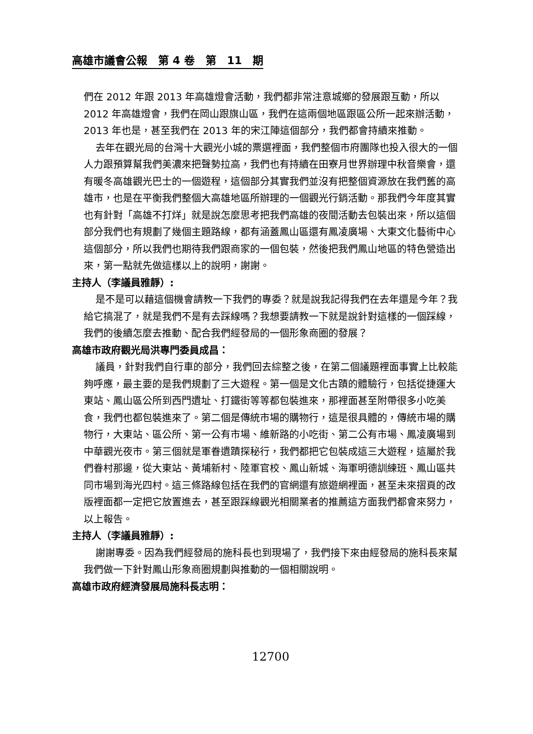高雄市議會公報　第 4 卷　第　11　期
們在 2012 年跟 2013 年高雄燈會活動，我們都非常注意城鄉的發展跟互動，所以 2012 年高雄燈會，我們在岡山跟旗山區，我們在這兩個地區跟區公所一起來辦活動，2013 年也是，甚至我們在 2013 年的宋江陣這個部分，我們都會持續來推動。
去年在觀光局的台灣十大觀光小城的票選裡面，我們整個市府團隊也投入很大的一個人力跟預算幫我們美濃來把聲勢拉高，我們也有持續在田寮月世界辦理中秋音樂會，還有暖冬高雄觀光巴士的一個遊程，這個部分其實我們並沒有把整個資源放在我們舊的高雄市，也是在平衡我們整個大高雄地區所辦理的一個觀光行銷活動。那我們今年度其實也有針對「高雄不打烊」就是說怎麼思考把我們高雄的夜間活動去包裝出來，所以這個部分我們也有規劃了幾個主題路線，都有涵蓋鳳山區還有鳳凌廣場、大東文化藝術中心這個部分，所以我們也期待我們跟商家的一個包裝，然後把我們鳳山地區的特色營造出來，第一點就先做這樣以上的說明，謝謝。
主持人（李議員雅靜）:
是不是可以藉這個機會請教一下我們的專委？就是說我記得我們在去年還是今年？我給它搞混了，就是我們不是有去踩線嗎？我想要請教一下就是說針對這樣的一個踩線，我們的後續怎麼去推動、配合我們經發局的一個形象商圈的發展？
高雄市政府觀光局洪專門委員成昌：
議員，針對我們自行車的部分，我們回去綜整之後，在第二個議題裡面事實上比較能夠呼應，最主要的是我們規劃了三大遊程。第一個是文化古蹟的體驗行，包括從捷運大東站、鳳山區公所到西門遺址、打鐵街等等都包裝進來，那裡面甚至附帶很多小吃美食，我們也都包裝進來了。第二個是傳統市場的購物行，這是很具體的，傳統市場的購物行，大東站、區公所、第一公有市場、維新路的小吃街、第二公有市場、鳳凌廣場到中華觀光夜市。第三個就是軍眷遺蹟探秘行，我們都把它包裝成這三大遊程，這屬於我們眷村那邊，從大東站、黃埔新村、陸軍官校、鳳山新城、海軍明德訓練班、鳳山區共同市場到海光四村。這三條路線包括在我們的官網還有旅遊網裡面，甚至未來摺頁的改版裡面都一定把它放置進去，甚至跟踩線觀光相關業者的推薦這方面我們都會來努力，以上報告。
主持人（李議員雅靜）:
謝謝專委。因為我們經發局的施科長也到現場了，我們接下來由經發局的施科長來幫我們做一下針對鳳山形象商圈規劃與推動的一個相關說明。
高雄市政府經濟發展局施科長志明：
12700